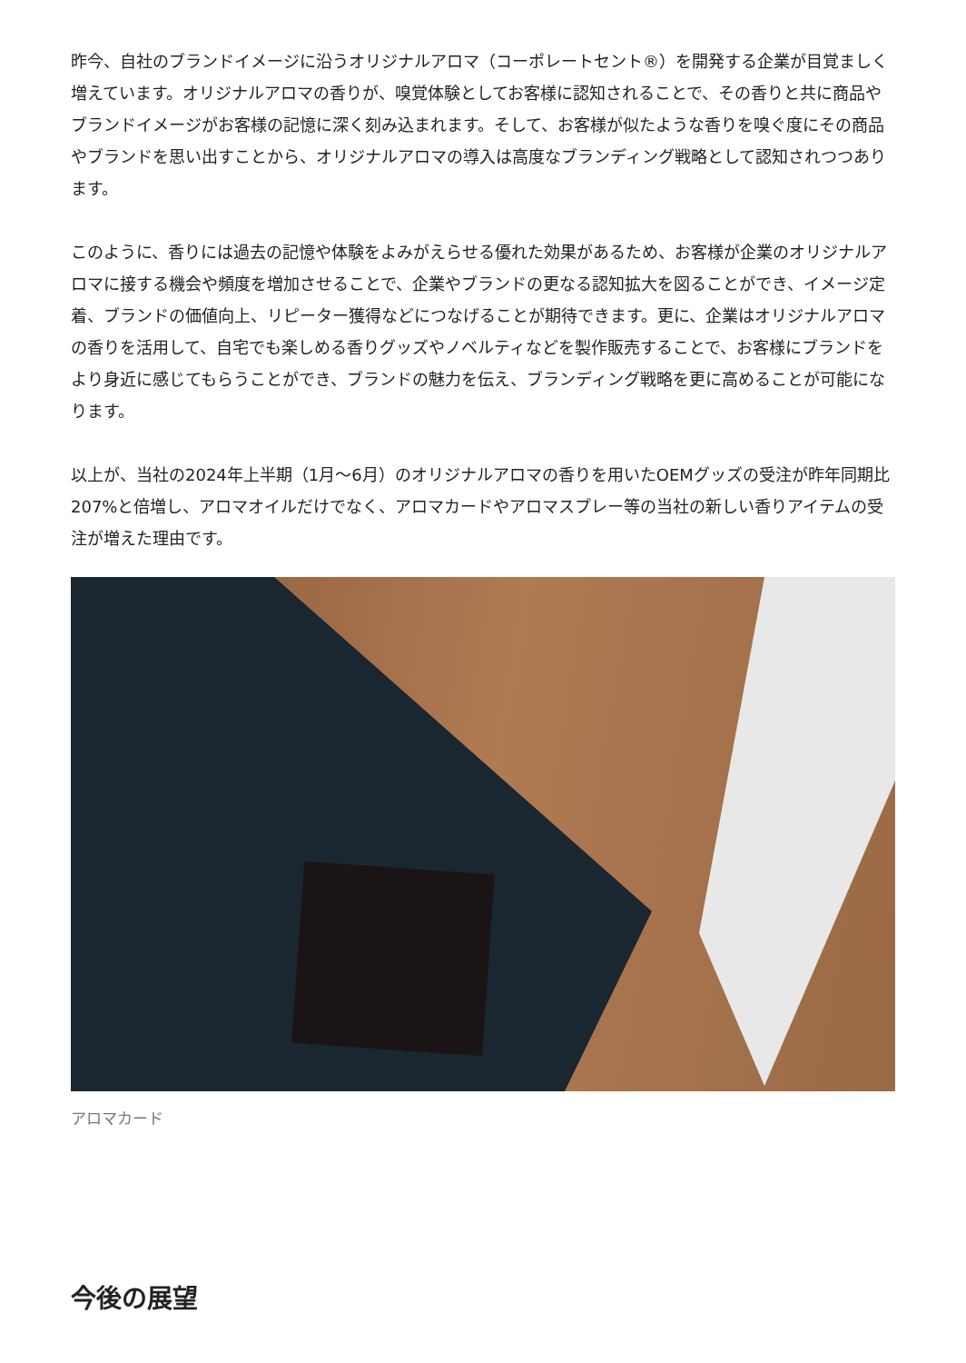昨今、自社のブランドイメージに沿うオリジナルアロマ（コーポレートセント®）を開発する企業が目覚ましく増えています。オリジナルアロマの香りが、嗅覚体験としてお客様に認知されることで、その香りと共に商品やブランドイメージがお客様の記憶に深く刻み込まれます。そして、お客様が似たような香りを嗅ぐ度にその商品やブランドを思い出すことから、オリジナルアロマの導入は高度なブランディング戦略として認知されつつあります。
このように、香りには過去の記憶や体験をよみがえらせる優れた効果があるため、お客様が企業のオリジナルアロマに接する機会や頻度を増加させることで、企業やブランドの更なる認知拡大を図ることができ、イメージ定着、ブランドの価値向上、リピーター獲得などにつなげることが期待できます。更に、企業はオリジナルアロマの香りを活用して、自宅でも楽しめる香りグッズやノベルティなどを製作販売することで、お客様にブランドをより身近に感じてもらうことができ、ブランドの魅力を伝え、ブランディング戦略を更に高めることが可能になります。
以上が、当社の2024年上半期（1月～6月）のオリジナルアロマの香りを用いたOEMグッズの受注が昨年同期比207%と倍増し、アロマオイルだけでなく、アロマカードやアロマスプレー等の当社の新しい香りアイテムの受注が増えた理由です。
アロマカード
今後の展望